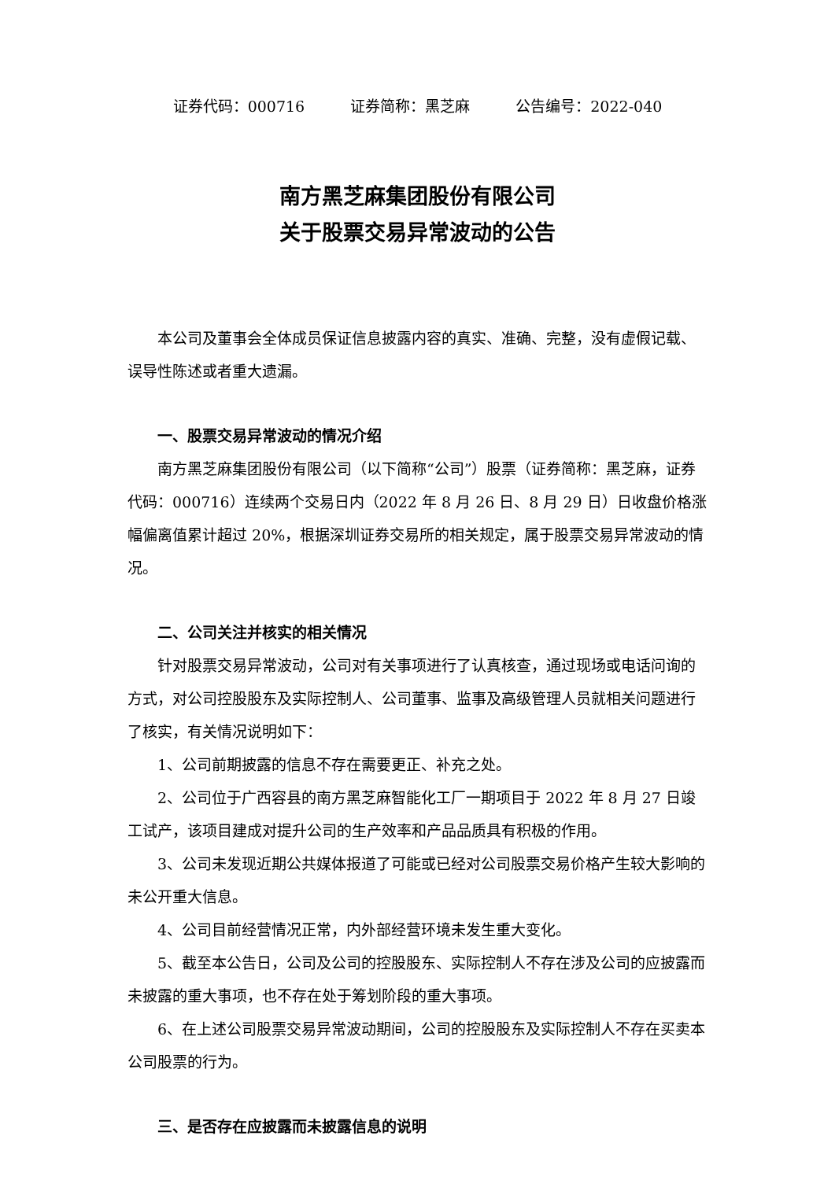证券代码：000716 证券简称：黑芝麻 公告编号：2022-040
南方黑芝麻集团股份有限公司
关于股票交易异常波动的公告
本公司及董事会全体成员保证信息披露内容的真实、准确、完整，没有虚假记载、误导性陈述或者重大遗漏。
一、股票交易异常波动的情况介绍
南方黑芝麻集团股份有限公司（以下简称“公司”）股票（证券简称：黑芝麻，证券代码：000716）连续两个交易日内（2022 年 8 月 26 日、8 月 29 日）日收盘价格涨幅偏离值累计超过 20%，根据深圳证券交易所的相关规定，属于股票交易异常波动的情况。
二、公司关注并核实的相关情况
针对股票交易异常波动，公司对有关事项进行了认真核查，通过现场或电话问询的方式，对公司控股股东及实际控制人、公司董事、监事及高级管理人员就相关问题进行了核实，有关情况说明如下：
1、公司前期披露的信息不存在需要更正、补充之处。
2、公司位于广西容县的南方黑芝麻智能化工厂一期项目于 2022 年 8 月 27 日竣工试产，该项目建成对提升公司的生产效率和产品品质具有积极的作用。
3、公司未发现近期公共媒体报道了可能或已经对公司股票交易价格产生较大影响的未公开重大信息。
4、公司目前经营情况正常，内外部经营环境未发生重大变化。
5、截至本公告日，公司及公司的控股股东、实际控制人不存在涉及公司的应披露而未披露的重大事项，也不存在处于筹划阶段的重大事项。
6、在上述公司股票交易异常波动期间，公司的控股股东及实际控制人不存在买卖本公司股票的行为。
三、是否存在应披露而未披露信息的说明